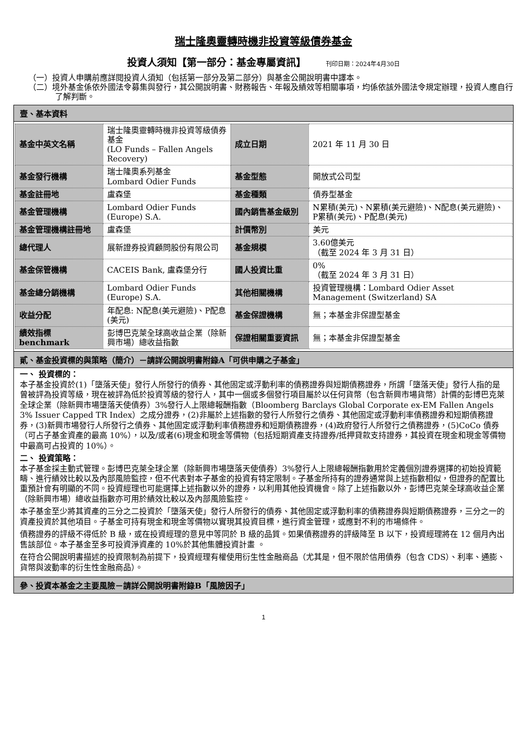瑞士隆奧靈轉時機非投資等級債券基金
投資人須知【第一部分：基金專屬資訊】 刊印日期：2024年4月30日
（一）投資人申購前應詳閱投資人須知（包括第一部分及第二部分）與基金公開說明書中譯本。
（二）境外基金係依外國法令募集與發行，其公開說明書、財務報告、年報及績效等相關事項，均係依該外國法令規定辦理，投資人應自行了解判斷。
壹、基本資料
| 基金中英文名稱 | 瑞士隆奧靈轉時機非投資等級債券基金 (LO Funds – Fallen Angels Recovery) | 成立日期 | 2021 年 11 月 30 日 |
| 基金發行機構 | 瑞士隆奧系列基金 Lombard Odier Funds | 基金型態 | 開放式公司型 |
| 基金註冊地 | 盧森堡 | 基金種類 | 債券型基金 |
| 基金管理機構 | Lombard Odier Funds (Europe) S.A. | 國內銷售基金級別 | N累積(美元)、N累積(美元避險)、N配息(美元避險)、P累積(美元)、P配息(美元) |
| 基金管理機構註冊地 | 盧森堡 | 計價幣別 | 美元 |
| 總代理人 | 展新證券投資顧問股份有限公司 | 基金規模 | 3.60億美元 （截至 2024 年 3 月 31 日） |
| 基金保管機構 | CACEIS Bank, 盧森堡分行 | 國人投資比重 | 0% （截至 2024 年 3 月 31 日） |
| 基金總分銷機構 | Lombard Odier Funds (Europe) S.A. | 其他相關機構 | 投資管理機構：Lombard Odier Asset Management (Switzerland) SA |
| 收益分配 | 年配息: N配息(美元避險)、P配息(美元) | 基金保證機構 | 無；本基金非保證型基金 |
| 績效指標 benchmark | 彭博巴克萊全球高收益企業（除新興市場）總收益指數 | 保證相關重要資訊 | 無；本基金非保證型基金 |
貳、基金投資標的與策略（簡介）－請詳公開說明書附錄A「可供申購之子基金」
一、 投資標的：
本子基金投資於(1)「墮落天使」發行人所發行的債券、其他固定或浮動利率的債務證券與短期債務證券，所謂「墮落天使」發行人指的是曾被評為投資等級，現在被評為低於投資等級的發行人，其中一個或多個發行項目屬於以任何貨幣（包含新興市場貨幣）計價的彭博巴克萊全球企業（除新興市場墮落天使債券）3%發行人上限總報酬指數（Bloomberg Barclays Global Corporate ex-EM Fallen Angels 3% Issuer Capped TR Index）之成分證券，(2)非屬於上述指數的發行人所發行之債券、其他固定或浮動利率債務證券和短期債務證券，(3)新興市場發行人所發行之債券、其他固定或浮動利率債務證券和短期債務證券，(4)政府發行人所發行之債務證券，(5)CoCo 債券（可占子基金資產的最高 10%），以及/或者(6)現金和現金等價物（包括短期資產支持證券/抵押貸款支持證券，其投資在現金和現金等價物中最高可占投資的 10%）。
二、 投資策略：
本子基金採主動式管理。彭博巴克萊全球企業（除新興市場墮落天使債券）3%發行人上限總報酬指數用於定義個別證券選擇的初始投資範疇、進行績效比較以及內部風險監控，但不代表對本子基金的投資有特定限制。子基金所持有的證券通常與上述指數相似，但證券的配置比重預計會有明顯的不同。投資經理也可能選擇上述指數以外的證券，以利用其他投資機會。除了上述指數以外，彭博巴克萊全球高收益企業（除新興市場）總收益指數亦可用於績效比較以及內部風險監控。
本子基金至少將其資產的三分之二投資於「墮落天使」發行人所發行的債券、其他固定或浮動利率的債務證券與短期債務證券，三分之一的資產投資於其他項目。子基金可持有現金和現金等價物以實現其投資目標，進行資金管理，或應對不利的市場條件。
債務證券的評級不得低於 B 級，或在投資經理的意見中等同於 B 級的品質。如果債務證券的評級降至 B 以下，投資經理將在 12 個月內出售該部位。本子基金至多可投資淨資產的 10%於其他集體投資計畫 。
在符合公開說明書描述的投資限制為前提下，投資經理有權使用衍生性金融商品（尤其是，但不限於信用債券（包含 CDS）、利率、通膨、貨幣與波動率的衍生性金融商品）。
參、投資本基金之主要風險－請詳公開說明書附錄B「風險因子」
1